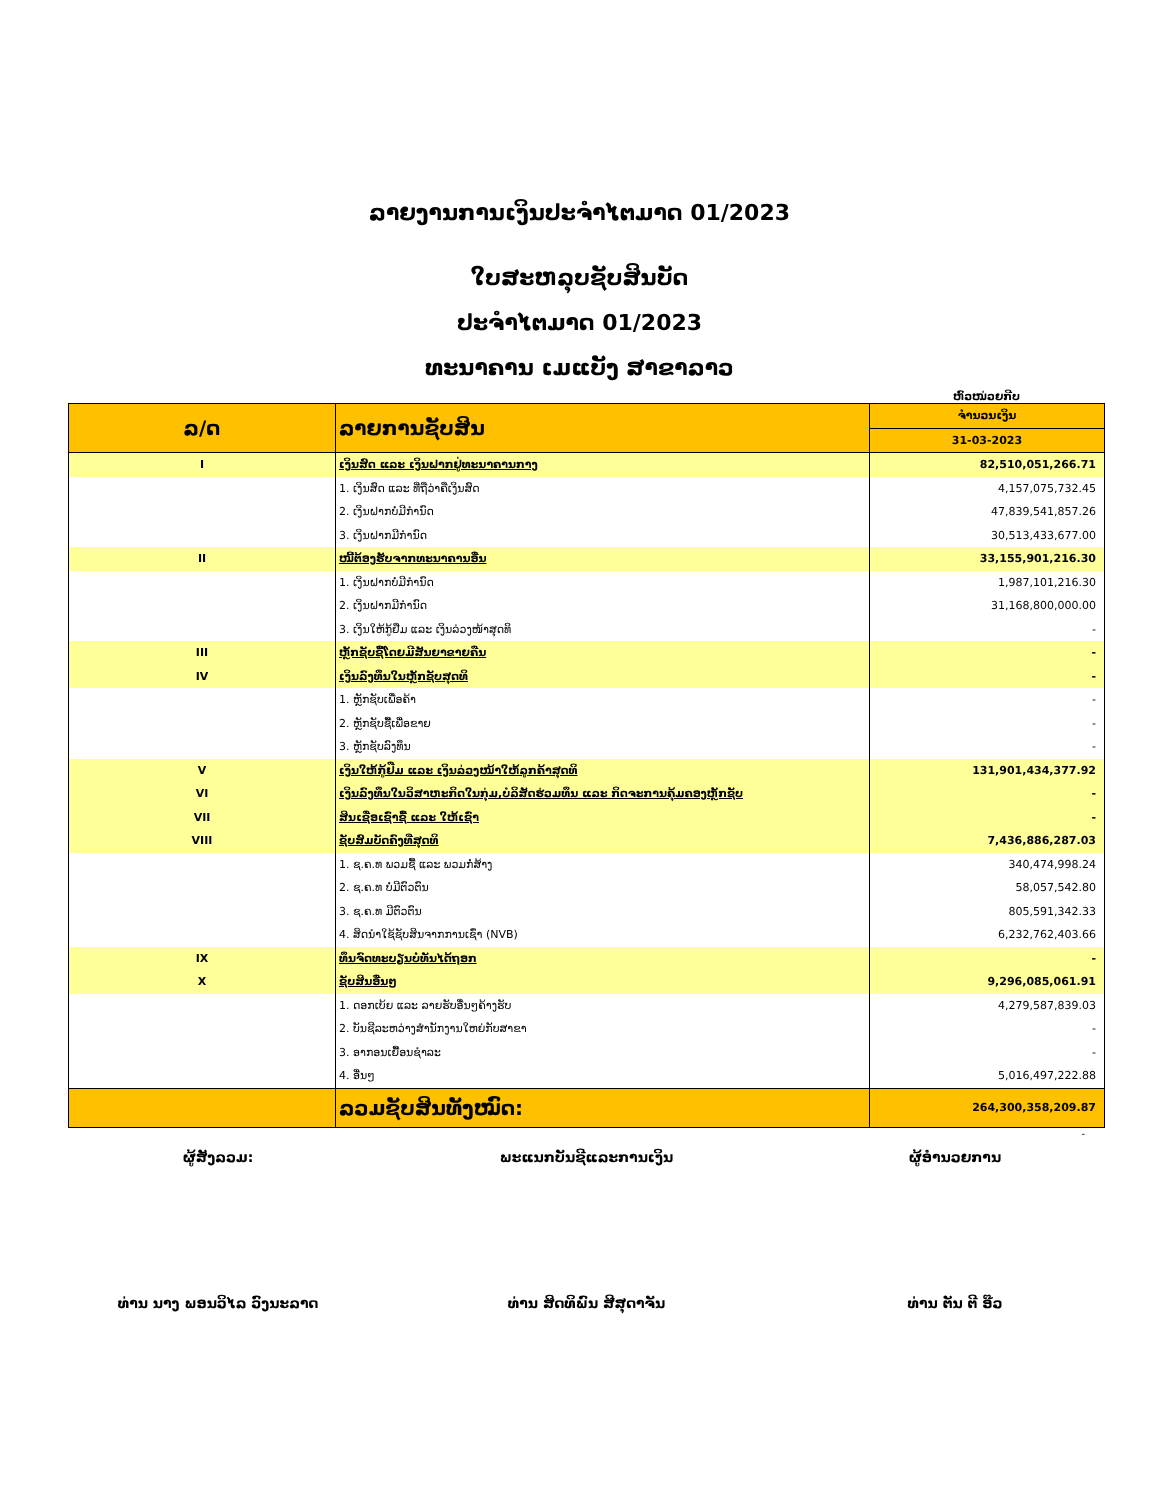ລາຍງານການເງິນປະຈຳໄຕມາດ 01/2023
ໃບສະຫລຸບຊັບສິນບັດ
ປະຈຳໄຕມາດ 01/2023
ທະນາຄານ ເມແບັງ ສາຂາລາວ
ຫົວໜ່ວຍກີບ
| ລ/ດ | ລາຍການຊັບສິນ | ຈຳນວນເງິນ |
| --- | --- | --- |
| | | 31-03-2023 |
| I | ເງິນສົດ ແລະ ເງິນຝາກຢູ່ທະນາຄານກາງ | 82,510,051,266.71 |
| | 1. ເງິນສົດ ແລະ ທີ່ຖືວ່າຄືເງິນສົດ | 4,157,075,732.45 |
| | 2. ເງິນຝາກບໍ່ມີກຳນົດ | 47,839,541,857.26 |
| | 3. ເງິນຝາກມີກຳນົດ | 30,513,433,677.00 |
| II | ໜີ້ຕ້ອງຮັບຈາກທະນາຄານອື່ນ | 33,155,901,216.30 |
| | 1. ເງິນຝາກບໍ່ມີກຳນົດ | 1,987,101,216.30 |
| | 2. ເງິນຝາກມີກຳນົດ | 31,168,800,000.00 |
| | 3. ເງິນໃຫ້ກູ້ຢືມ ແລະ ເງິນລ່ວງໜ້າສຸດທິ | - |
| III | ຫຼັກຊັບຊື້ໂດຍມີສັນຍາຂາຍຄືນ | - |
| IV | ເງິນລົງທຶນໃນຫຼັກຊັບສຸດທິ | - |
| | 1. ຫຼັກຊັບເພື່ອຄ້າ | - |
| | 2. ຫຼັກຊັບຊື້ເພື່ອຂາຍ | - |
| | 3. ຫຼັກຊັບລົງທຶນ | - |
| V | ເງິນໃຫ້ກູ້ຢືມ ແລະ ເງິນລ່ວງໜ້າໃຫ້ລູກຄ້າສຸດທິ | 131,901,434,377.92 |
| VI | ເງິນລົງທຶນໃນວິສາຫະກິດໃນກຸ່ມ,ບໍລິສັດຮ່ວມທຶນ ແລະ ກິດຈະການຄຸ້ມຄອງຫຼັກຊັບ | - |
| VII | ສິນເຊື່ອເຊົ່າຊື້ ແລະ ໃຫ້ເຊົ່າ | - |
| VIII | ຊັບສົມບັດຄົງທີ່ສຸດທິ | 7,436,886,287.03 |
| | 1. ຊ.ຄ.ທ ພວມຊື້ ແລະ ພວມກໍ່ສ້າງ | 340,474,998.24 |
| | 2. ຊ.ຄ.ທ ບໍ່ມີຕົວຕົນ | 58,057,542.80 |
| | 3. ຊ.ຄ.ທ ມີຕົວຕົນ | 805,591,342.33 |
| | 4. ສິດນຳໃຊ້ຊັບສິນຈາກການເຊົ່າ (NVB) | 6,232,762,403.66 |
| IX | ທຶນຈົດທະບຽນບໍ່ທັນໄດ້ຖອກ | - |
| X | ຊັບສິນອື່ນໆ | 9,296,085,061.91 |
| | 1. ດອກເບ້ຍ ແລະ ລາຍຮັບອື່ນໆຄ້າງຮັບ | 4,279,587,839.03 |
| | 2. ບັນຊີລະຫວ່າງສຳນັກງານໃຫຍ່ກັບສາຂາ | - |
| | 3. ອາກອນເຍື້ອນຊຳລະ | - |
| | 4. ອື່ນໆ | 5,016,497,222.88 |
| | ລວມຊັບສິນທັງໝົດ: | 264,300,358,209.87 |
-
ຜູ້ສັງລວມ: ພະແນກບັນຊີແລະການເງິນ ຜູ້ອຳນວຍການ
ທ່ານ ນາງ ພອນວິໄລ ວົງນະລາດ ທ່ານ ສິດທິພົນ ສີສຸດາຈັນ ທ່ານ ຕັນ ຕີ ອ໊ວ